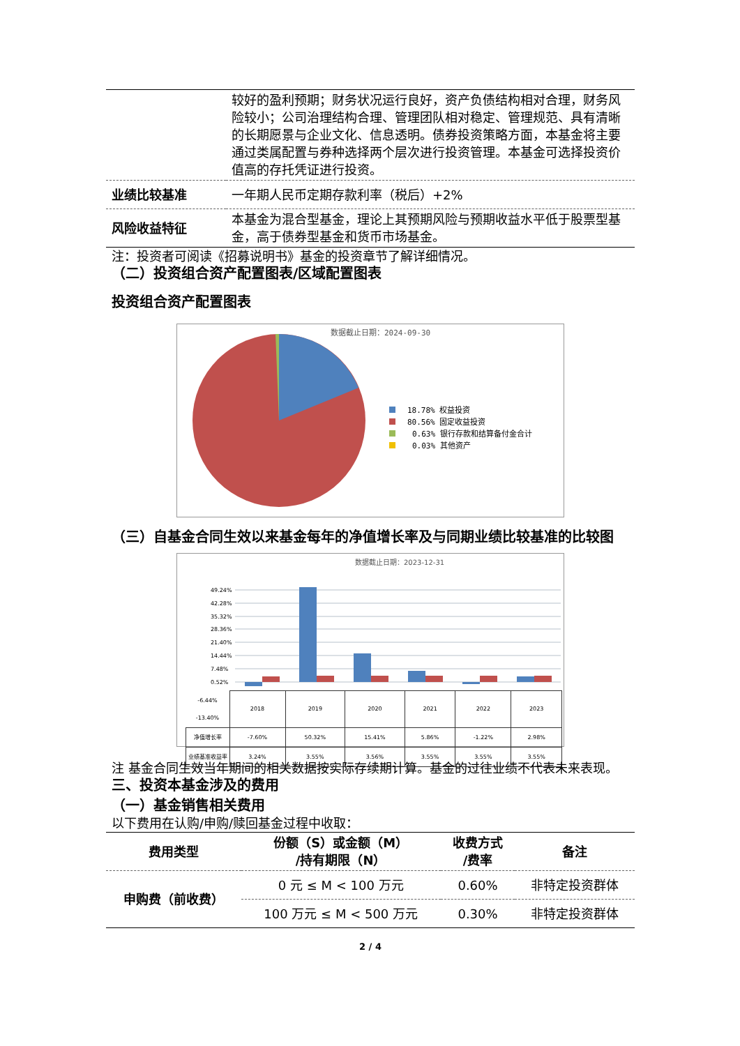| | 较好的盈利预期；财务状况运行良好，资产负债结构相对合理，财务风险较小；公司治理结构合理、管理团队相对稳定、管理规范、具有清晰的长期愿景与企业文化、信息透明。债券投资策略方面，本基金将主要通过类属配置与券种选择两个层次进行投资管理。本基金可选择投资价值高的存托凭证进行投资。 |
| 业绩比较基准 | 一年期人民币定期存款利率（税后）+2% |
| 风险收益特征 | 本基金为混合型基金，理论上其预期风险与预期收益水平低于股票型基金，高于债券型基金和货币市场基金。 |
注：投资者可阅读《招募说明书》基金的投资章节了解详细情况。
（二）投资组合资产配置图表/区域配置图表
投资组合资产配置图表
数据截止日期：2024-09-30
18.78% 权益投资
80.56% 固定收益投资
0.63% 银行存款和结算备付金合计
0.03% 其他资产
（三）自基金合同生效以来基金每年的净值增长率及与同期业绩比较基准的比较图
数据截止日期：2023-12-31
49.24%
42.28%
35.32%
28.36%
21.40%
14.44%
7.48%
0.52%
| -6.44% -13.40% | 2018 | 2019 | 2020 | 2021 | 2022 | 2023 |
| 净值增长率 | -7.60% | 50.32% | 15.41% | 5.86% | -1.22% | 2.98% |
| 业绩基准收益率 | 3.24% | 3.55% | 3.56% | 3.55% | 3.55% | 3.55% |
注 基金合同生效当年期间的相关数据按实际存续期计算。基金的过往业绩不代表未来表现。
三、投资本基金涉及的费用
（一）基金销售相关费用
以下费用在认购/申购/赎回基金过程中收取：
| 费用类型 | 份额（S）或金额（M） /持有期限（N） | 收费方式 /费率 | 备注 |
| --- | --- | --- | --- |
| 申购费（前收费） | 0 元 ≤ M < 100 万元 | 0.60% | 非特定投资群体 |
| | 100 万元 ≤ M < 500 万元 | 0.30% | 非特定投资群体 |
2 / 4